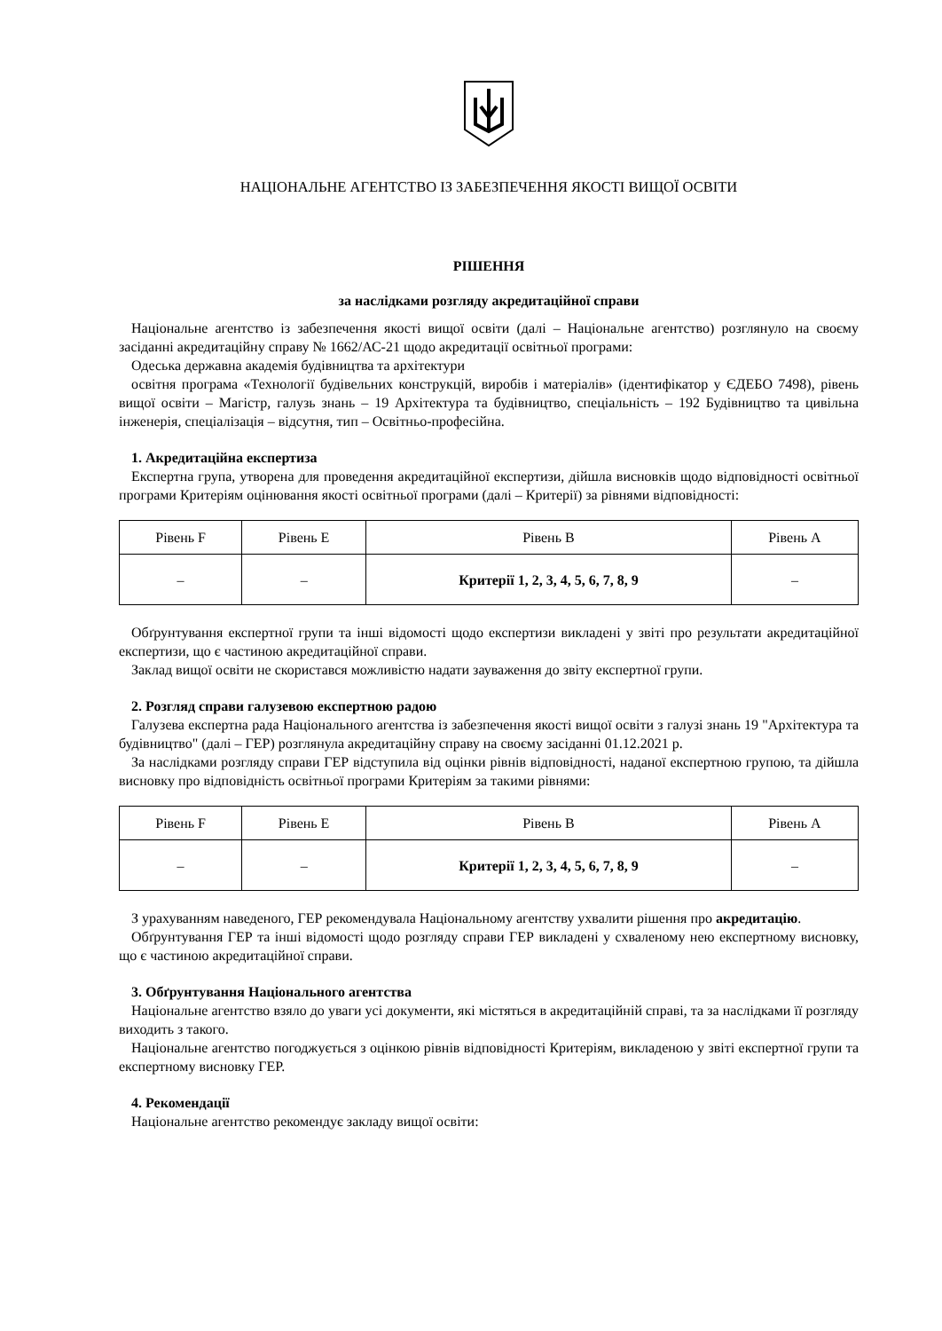НАЦІОНАЛЬНЕ АГЕНТСТВО ІЗ ЗАБЕЗПЕЧЕННЯ ЯКОСТІ ВИЩОЇ ОСВІТИ
РІШЕННЯ
за наслідками розгляду акредитаційної справи
Національне агентство із забезпечення якості вищої освіти (далі – Національне агентство) розглянуло на своєму засіданні акредитаційну справу № 1662/АС-21 щодо акредитації освітньої програми:
Одеська державна академія будівництва та архітектури
освітня програма «Технології будівельних конструкцій, виробів і матеріалів» (ідентифікатор у ЄДЕБО 7498), рівень вищої освіти – Магістр, галузь знань – 19 Архітектура та будівництво, спеціальність – 192 Будівництво та цивільна інженерія, спеціалізація – відсутня, тип – Освітньо-професійна.
1. Акредитаційна експертиза
Експертна група, утворена для проведення акредитаційної експертизи, дійшла висновків щодо відповідності освітньої програми Критеріям оцінювання якості освітньої програми (далі – Критерії) за рівнями відповідності:
| Рівень F | Рівень E | Рівень B | Рівень A |
| --- | --- | --- | --- |
| – | – | Критерії 1, 2, 3, 4, 5, 6, 7, 8, 9 | – |
Обґрунтування експертної групи та інші відомості щодо експертизи викладені у звіті про результати акредитаційної експертизи, що є частиною акредитаційної справи.
Заклад вищої освіти не скористався можливістю надати зауваження до звіту експертної групи.
2. Розгляд справи галузевою експертною радою
Галузева експертна рада Національного агентства із забезпечення якості вищої освіти з галузі знань 19 "Архітектура та будівництво" (далі – ГЕР) розглянула акредитаційну справу на своєму засіданні 01.12.2021 р.
За наслідками розгляду справи ГЕР відступила від оцінки рівнів відповідності, наданої експертною групою, та дійшла висновку про відповідність освітньої програми Критеріям за такими рівнями:
| Рівень F | Рівень E | Рівень B | Рівень A |
| --- | --- | --- | --- |
| – | – | Критерії 1, 2, 3, 4, 5, 6, 7, 8, 9 | – |
З урахуванням наведеного, ГЕР рекомендувала Національному агентству ухвалити рішення про акредитацію.
Обґрунтування ГЕР та інші відомості щодо розгляду справи ГЕР викладені у схваленому нею експертному висновку, що є частиною акредитаційної справи.
3. Обґрунтування Національного агентства
Національне агентство взяло до уваги усі документи, які містяться в акредитаційній справі, та за наслідками її розгляду виходить з такого.
Національне агентство погоджується з оцінкою рівнів відповідності Критеріям, викладеною у звіті експертної групи та експертному висновку ГЕР.
4. Рекомендації
Національне агентство рекомендує закладу вищої освіти: